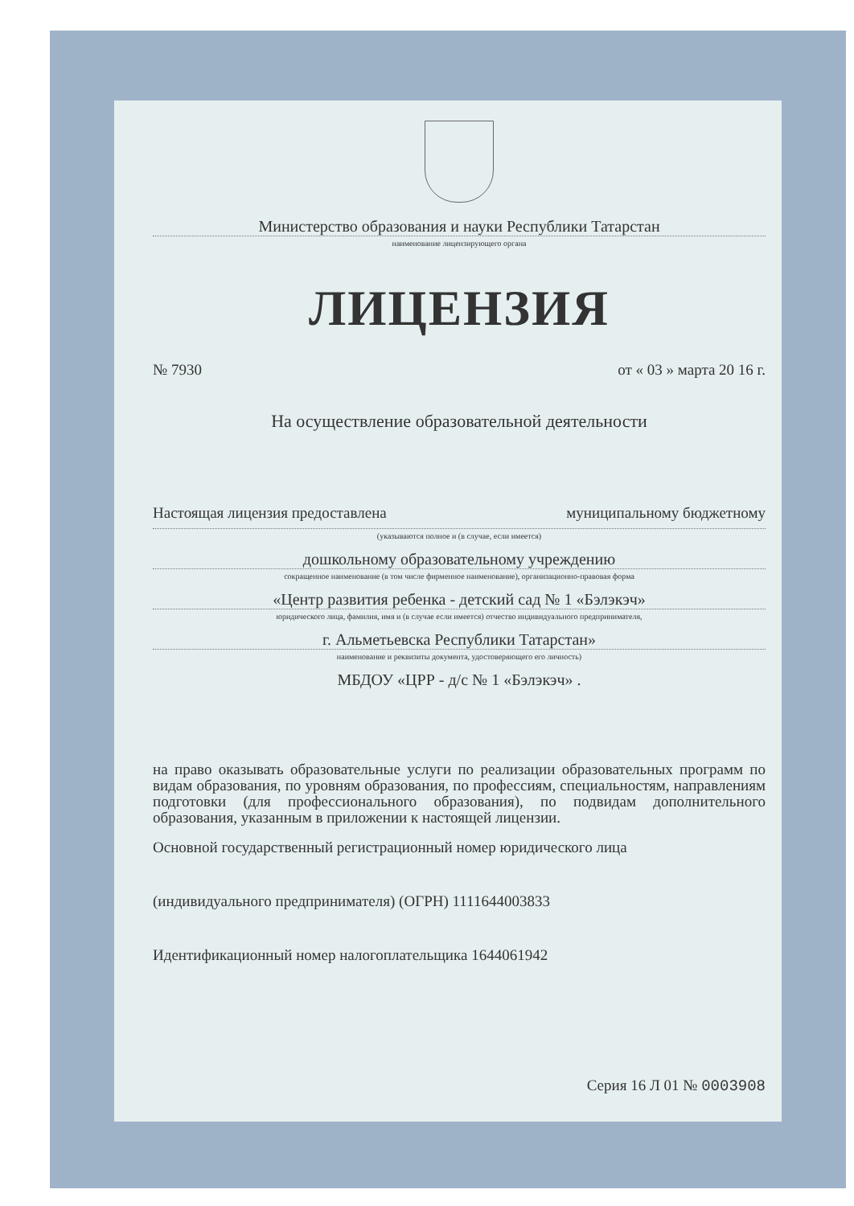Министерство образования и науки Республики Татарстан
наименование лицензирующего органа
ЛИЦЕНЗИЯ
№ 7930 от « 03 » марта 20 16 г.
На осуществление образовательной деятельности
Настоящая лицензия предоставлена муниципальному бюджетному
(указываются полное и (в случае, если имеется)
дошкольному образовательному учреждению
сокращенное наименование (в том числе фирменное наименование), организационно-правовая форма
«Центр развития ребенка - детский сад № 1 «Бэлэкэч»
юридического лица, фамилия, имя и (в случае если имеется) отчество индивидуального предпринимателя,
г. Альметьевска Республики Татарстан»
наименование и реквизиты документа, удостоверяющего его личность)
МБДОУ «ЦРР - д/с № 1 «Бэлэкэч» .
на право оказывать образовательные услуги по реализации образовательных программ по видам образования, по уровням образования, по профессиям, специальностям, направлениям подготовки (для профессионального образования), по подвидам дополнительного образования, указанным в приложении к настоящей лицензии.
Основной государственный регистрационный номер юридического лица
(индивидуального предпринимателя) (ОГРН) 1111644003833
Идентификационный номер налогоплательщика 1644061942
Серия 16 Л 01 № 0003908